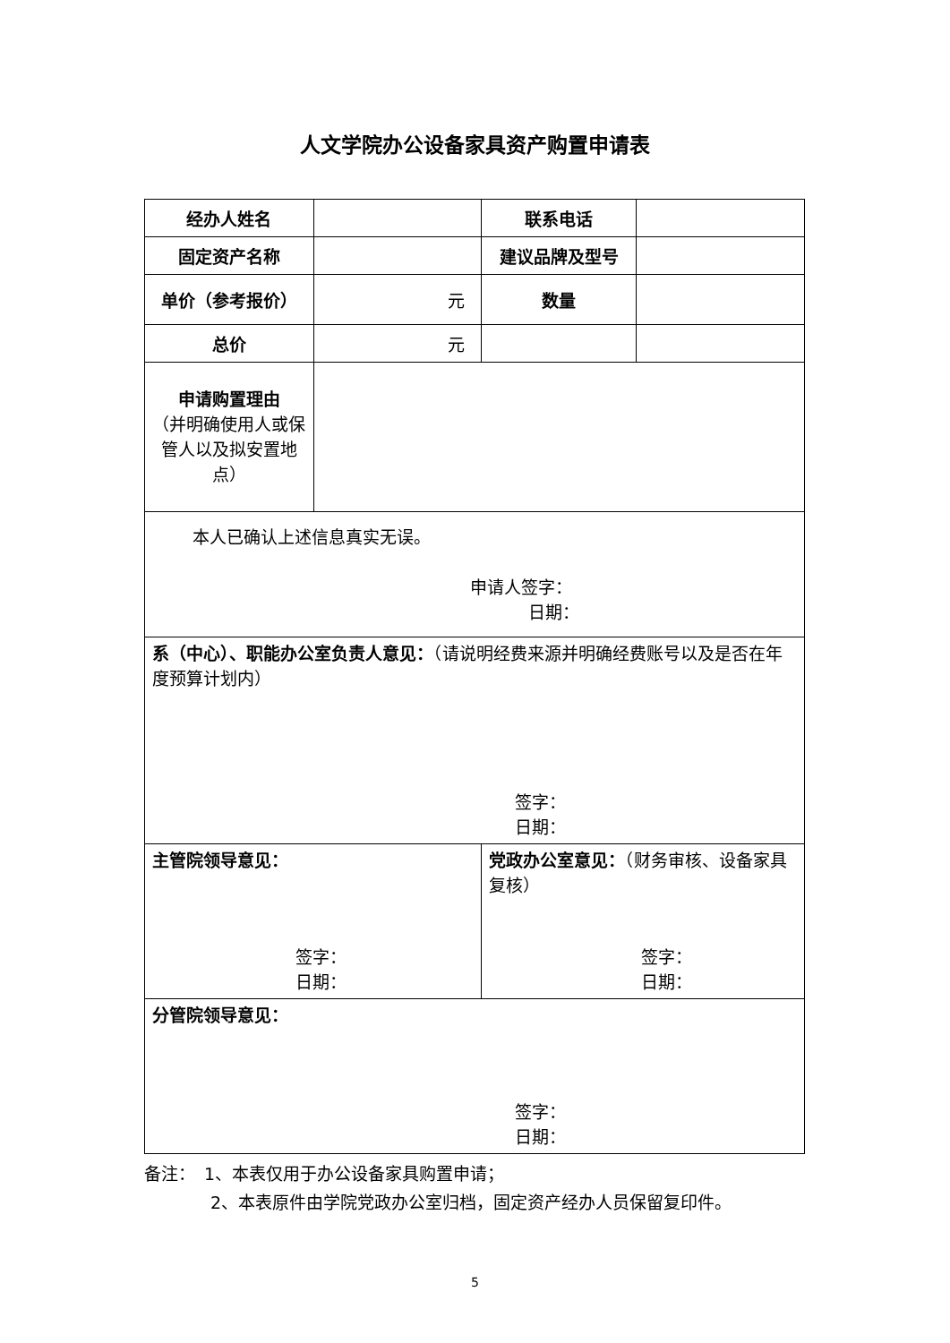人文学院办公设备家具资产购置申请表
| 经办人姓名 | | 联系电话 | |
| 固定资产名称 | | 建议品牌及型号 | |
| 单价（参考报价） | 元 | 数量 | |
| 总价 | 元 | | |
| 申请购置理由 （并明确使用人或保管人以及拟安置地点） | | | |
| 本人已确认上述信息真实无误。 申请人签字： 日期： | | | |
| 系（中心）、职能办公室负责人意见： （请说明经费来源并明确经费账号以及是否在年度预算计划内） 签字： 日期： | | | |
| 主管院领导意见： 签字： 日期： | | 党政办公室意见： （财务审核、设备家具复核） 签字： 日期： | |
| 分管院领导意见： 签字： 日期： | | | |
备注：　1、本表仅用于办公设备家具购置申请；
2、本表原件由学院党政办公室归档，固定资产经办人员保留复印件。
5